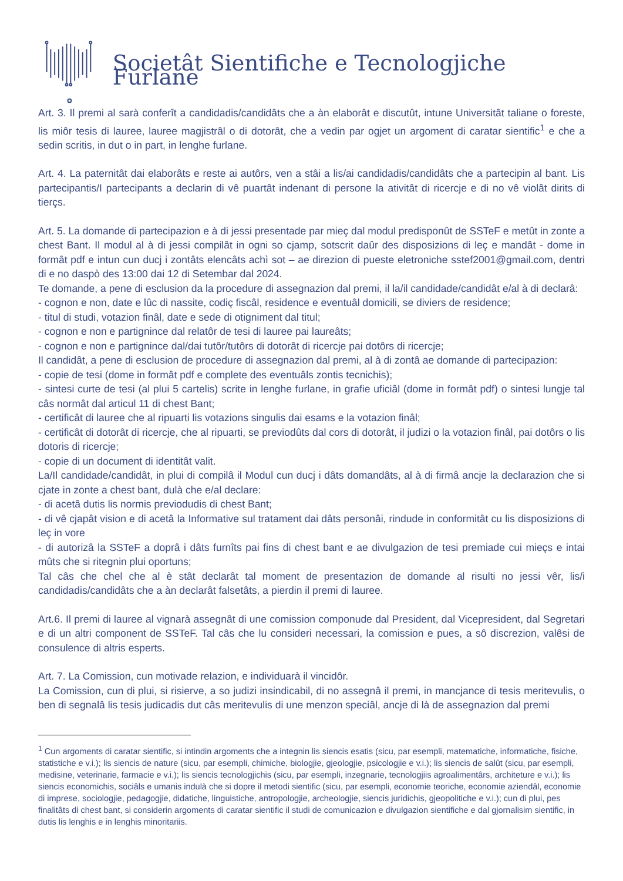Societât Sientifiche e Tecnologjiche Furlane
Art. 3. Il premi al sarà conferît a candidadis/candidâts che a àn elaborât e discutût, intune Universitât taliane o foreste, lis miôr tesis di lauree, lauree magjistrâl o di dotorât, che a vedin par ogjet un argoment di caratar sientific<sup>1</sup> e che a sedin scritis, in dut o in part, in lenghe furlane.
Art. 4. La paternitât dai elaborâts e reste ai autôrs, ven a stâi a lis/ai candidadis/candidâts che a partecipin al bant. Lis partecipantis/I partecipants a declarin di vê puartât indenant di persone la ativitât di ricercje e di no vê violât dirits di tierçs.
Art. 5. La domande di partecipazion e à di jessi presentade par mieç dal modul predisponût de SSTeF e metût in zonte a chest Bant. Il modul al à di jessi compilât in ogni so cjamp, sotscrit daûr des disposizions di leç e mandât - dome in formât pdf e intun cun ducj i zontâts elencâts achì sot – ae direzion di pueste eletroniche sstef2001@gmail.com, dentri di e no daspò des 13:00 dai 12 di Setembar dal 2024.
Te domande, a pene di esclusion da la procedure di assegnazion dal premi, il la/il candidade/candidât e/al à di declarâ:
- cognon e non, date e lûc di nassite, codiç fiscâl, residence e eventuâl domicili, se diviers de residence;
- titul di studi, votazion finâl, date e sede di otigniment dal titul;
- cognon e non e partignince dal relatôr de tesi di lauree pai laureâts;
- cognon e non e partignince dal/dai tutôr/tutôrs di dotorât di ricercje pai dotôrs di ricercje;
Il candidât, a pene di esclusion de procedure di assegnazion dal premi, al à di zontâ ae domande di partecipazion:
- copie de tesi (dome in formât pdf e complete des eventuâls zontis tecnichis);
- sintesi curte de tesi (al plui 5 cartelis) scrite in lenghe furlane, in grafie uficiâl (dome in formât pdf) o sintesi lungje tal câs normât dal articul 11 di chest Bant;
- certificât di lauree che al ripuarti lis votazions singulis dai esams e la votazion finâl;
- certificât di dotorât di ricercje, che al ripuarti, se previodûts dal cors di dotorât, il judizi o la votazion finâl, pai dotôrs o lis dotoris di ricercje;
- copie di un document di identitât valit.
La/Il candidade/candidât, in plui di compilâ il Modul cun ducj i dâts domandâts, al à di firmâ ancje la declarazion che si cjate in zonte a chest bant, dulà che e/al declare:
- di acetâ dutis lis normis previodudis di chest Bant;
- di vê cjapât vision e di acetâ la Informative sul tratament dai dâts personâi, rindude in conformitât cu lis disposizions di leç in vore
- di autorizâ la SSTeF a doprâ i dâts furnîts pai fins di chest bant e ae divulgazion de tesi premiade cui mieçs e intai mûts che si ritegnin plui oportuns;
Tal câs che chel che al è stât declarât tal moment de presentazion de domande al risulti no jessi vêr, lis/i candidadis/candidâts che a àn declarât falsetâts, a pierdin il premi di lauree.
Art.6. Il premi di lauree al vignarà assegnât di une comission componude dal President, dal Vicepresident, dal Segretari e di un altri component de SSTeF. Tal câs che lu consideri necessari, la comission e pues, a sô discrezion, valêsi de consulence di altris esperts.
Art. 7. La Comission, cun motivade relazion, e individuarà il vincidôr.
La Comission, cun di plui, si risierve, a so judizi insindicabil, di no assegnâ il premi, in mancjance di tesis meritevulis, o ben di segnalâ lis tesis judicadis dut câs meritevulis di une menzon speciâl, ancje di là de assegnazion dal premi
<sup>1</sup> Cun argoments di caratar sientific, si intindin argoments che a integnin lis siencis esatis (sicu, par esempli, matematiche, informatiche, fisiche, statistiche e v.i.); lis siencis de nature (sicu, par esempli, chimiche, biologjie, gjeologjie, psicologjie e v.i.); lis siencis de salût (sicu, par esempli, medisine, veterinarie, farmacie e v.i.); lis siencis tecnologjichis (sicu, par esempli, inzegnarie, tecnologjiis agroalimentârs, architeture e v.i.); lis siencis economichis, sociâls e umanis indulà che si dopre il metodi sientific (sicu, par esempli, economie teoriche, economie aziendâl, economie di imprese, sociologjie, pedagogjie, didatiche, linguistiche, antropologjie, archeologjie, siencis juridichis, gjeopolitiche e v.i.); cun di plui, pes finalitâts di chest bant, si considerin argoments di caratar sientific il studi de comunicazion e divulgazion sientifiche e dal gjornalisim sientific, in dutis lis lenghis e in lenghis minoritariis.